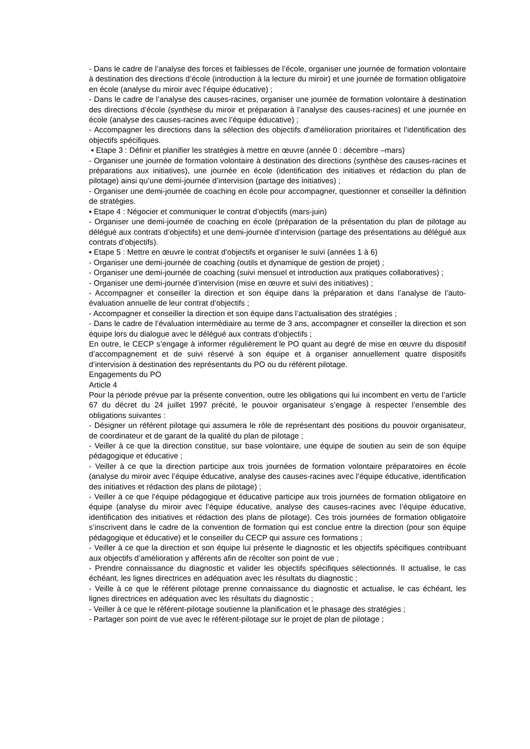- Dans le cadre de l’analyse des forces et faiblesses de l’école, organiser une journée de formation volontaire à destination des directions d’école (introduction à la lecture du miroir) et une journée de formation obligatoire en école (analyse du miroir avec l’équipe éducative) ;
- Dans le cadre de l’analyse des causes-racines, organiser une journée de formation volontaire à destination des directions d’école (synthèse du miroir et préparation à l’analyse des causes-racines) et une journée en école (analyse des causes-racines avec l’équipe éducative) ;
- Accompagner les directions dans la sélection des objectifs d’amélioration prioritaires et l’identification des objectifs spécifiques.
▪ Etape 3 : Définir et planifier les stratégies à mettre en œuvre (année 0 : décembre –mars)
- Organiser une journée de formation volontaire à destination des directions (synthèse des causes-racines et préparations aux initiatives), une journée en école (identification des initiatives et rédaction du plan de pilotage) ainsi qu’une demi-journée d’intervision (partage des initiatives) ;
- Organiser une demi-journée de coaching en école pour accompagner, questionner et conseiller la définition de stratégies.
▪ Etape 4 : Négocier et communiquer le contrat d’objectifs (mars-juin)
- Organiser une demi-journée de coaching en école (préparation de la présentation du plan de pilotage au délégué aux contrats d’objectifs) et une demi-journée d’intervision (partage des présentations au délégué aux contrats d’objectifs).
▪ Etape 5 : Mettre en œuvre le contrat d’objectifs et organiser le suivi (années 1 à 6)
- Organiser une demi-journée de coaching (outils et dynamique de gestion de projet) ;
- Organiser une demi-journée de coaching (suivi mensuel et introduction aux pratiques collaboratives) ;
- Organiser une demi-journée d’intervision (mise en œuvre et suivi des initiatives) ;
- Accompagner et conseiller la direction et son équipe dans la préparation et dans l’analyse de l’auto-évaluation annuelle de leur contrat d’objectifs ;
- Accompagner et conseiller la direction et son équipe dans l’actualisation des stratégies ;
- Dans le cadre de l’évaluation intermédiaire au terme de 3 ans, accompagner et conseiller la direction et son équipe lors du dialogue avec le délégué aux contrats d’objectifs ;
En outre, le CECP s’engage à informer régulièrement le PO quant au degré de mise en œuvre du dispositif d’accompagnement et de suivi réservé à son équipe et à organiser annuellement quatre dispositifs d’intervision à destination des représentants du PO ou du référent pilotage.
Engagements du PO
Article 4
Pour la période prévue par la présente convention, outre les obligations qui lui incombent en vertu de l’article 67 du décret du 24 juillet 1997 précité, le pouvoir organisateur s’engage à respecter l’ensemble des obligations suivantes :
- Désigner un référent pilotage qui assumera le rôle de représentant des positions du pouvoir organisateur, de coordinateur et de garant de la qualité du plan de pilotage ;
- Veiller à ce que la direction constitue, sur base volontaire, une équipe de soutien au sein de son équipe pédagogique et éducative ;
- Veiller à ce que la direction participe aux trois journées de formation volontaire préparatoires en école (analyse du miroir avec l’équipe éducative, analyse des causes-racines avec l’équipe éducative, identification des initiatives et rédaction des plans de pilotage) ;
- Veiller à ce que l’équipe pédagogique et éducative participe aux trois journées de formation obligatoire en équipe (analyse du miroir avec l’équipe éducative, analyse des causes-racines avec l’équipe éducative, identification des initiatives et rédaction des plans de pilotage). Ces trois journées de formation obligatoire s’inscrivent dans le cadre de la convention de formation qui est conclue entre la direction (pour son équipe pédagogique et éducative) et le conseiller du CECP qui assure ces formations ;
- Veiller à ce que la direction et son équipe lui présente le diagnostic et les objectifs spécifiques contribuant aux objectifs d’amélioration y afférents afin de récolter son point de vue ;
- Prendre connaissance du diagnostic et valider les objectifs spécifiques sélectionnés. Il actualise, le cas échéant, les lignes directrices en adéquation avec les résultats du diagnostic ;
- Veille à ce que le référent pilotage prenne connaissance du diagnostic et actualise, le cas échéant, les lignes directrices en adéquation avec les résultats du diagnostic ;
- Veiller à ce que le référent-pilotage soutienne la planification et le phasage des stratégies ;
- Partager son point de vue avec le référent-pilotage sur le projet de plan de pilotage ;